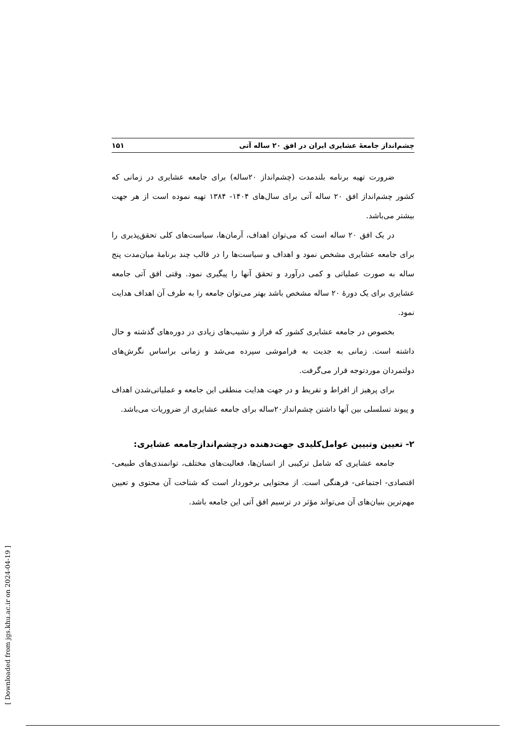چشم‌انداز جامعهٔ عشایری ایران در افق ۲۰ ساله آتی ۱۵۱
ضرورت تهیه برنامه بلندمدت (چشم‌انداز ۲۰ساله) برای جامعه عشایری در زمانی که کشور چشم‌انداز افق ۲۰ ساله آتی برای سال‌های ۱۴۰۴- ۱۳۸۴ تهیه نموده است از هر جهت بیشتر می‌باشد.
در یک افق ۲۰ ساله است که می‌توان اهداف، آرمان‌ها، سیاست‌های کلی تحقق‌پذیری را برای جامعه عشایری مشخص نمود و اهداف و سیاست‌ها را در قالب چند برنامهٔ میان‌مدت پنج ساله به صورت عملیاتی و کمی درآورد و تحقق آنها را پیگیری نمود. وقتی افق آتی جامعه عشایری برای یک دورهٔ ۲۰ ساله مشخص باشد بهتر می‌توان جامعه را به طرف آن اهداف هدایت نمود.
بخصوص در جامعه عشایری کشور که فراز و نشیب‌های زیادی در دوره‌های گذشته و حال داشته است. زمانی به جدیت به فراموشی سپرده می‌شد و زمانی براساس نگرش‌های دولتمردان موردتوجه قرار می‌گرفت.
برای پرهیز از افراط و تفریط و در جهت هدایت منطقی این جامعه و عملیاتی‌شدن اهداف و پیوند تسلسلی بین آنها داشتن چشم‌انداز۲۰ساله برای جامعه عشایری از ضروریات می‌باشد.
۲- تعیین وتبیین عوامل‌کلیدی جهت‌دهنده درچشم‌اندازجامعه عشایری:
جامعه عشایری که شامل ترکیبی از انسان‌ها، فعالیت‌های مختلف، توانمندی‌های طبیعی- اقتصادی- اجتماعی- فرهنگی است. از محتوایی برخوردار است که شناخت آن محتوی و تعیین مهم‌ترین بنیان‌های آن می‌تواند مؤثر در ترسیم افق آتی این جامعه باشد.
[ Downloaded from jgs.khu.ac.ir on 2024-04-19 ]